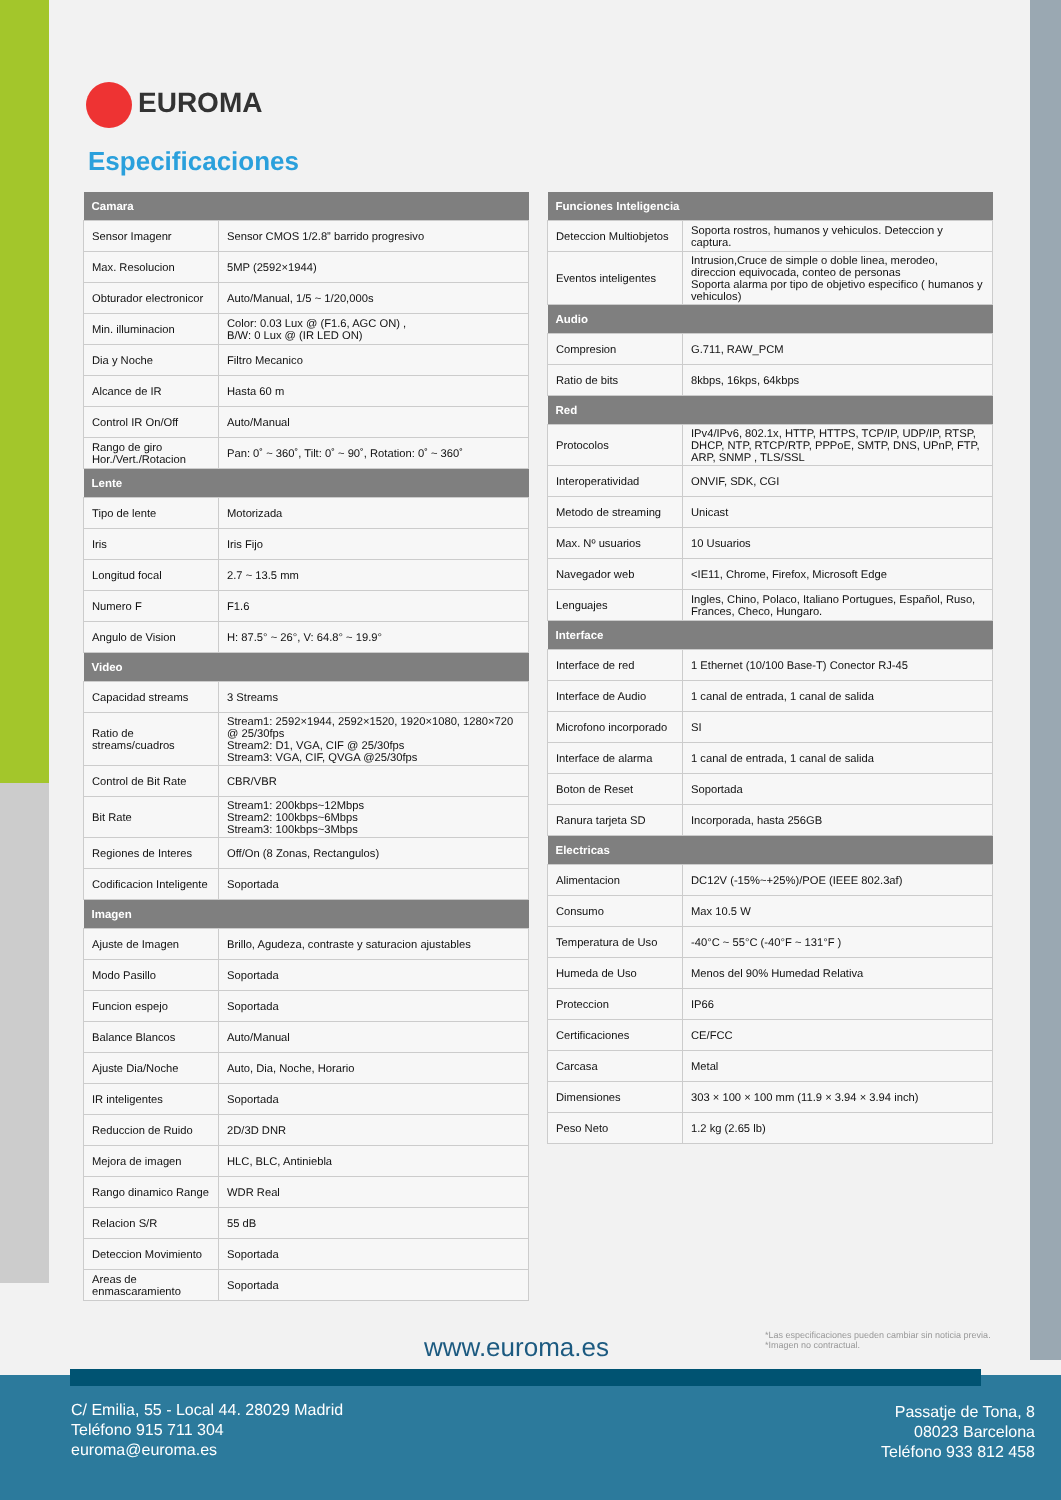EUROMA
Especificaciones
| Camara | |
| --- | --- |
| Sensor Imagenr | Sensor CMOS 1/2.8” barrido progresivo |
| Max. Resolucion | 5MP (2592×1944) |
| Obturador electronicor | Auto/Manual, 1/5 ~ 1/20,000s |
| Min. illuminacion | Color: 0.03 Lux @ (F1.6, AGC ON) , B/W: 0 Lux @ (IR LED ON) |
| Dia y Noche | Filtro Mecanico |
| Alcance de IR | Hasta 60 m |
| Control IR On/Off | Auto/Manual |
| Rango de giro Hor./Vert./Rotacion | Pan: 0˚ ~ 360˚, Tilt: 0˚ ~ 90˚, Rotation: 0˚ ~ 360˚ |
| Lente | |
| Tipo de lente | Motorizada |
| Iris | Iris Fijo |
| Longitud focal | 2.7 ~ 13.5 mm |
| Numero F | F1.6 |
| Angulo de Vision | H: 87.5° ~ 26°, V: 64.8° ~ 19.9° |
| Video | |
| Capacidad streams | 3 Streams |
| Ratio de streams/cuadros | Stream1: 2592×1944, 2592×1520, 1920×1080, 1280×720 @ 25/30fps Stream2: D1, VGA, CIF @ 25/30fps Stream3: VGA, CIF, QVGA @25/30fps |
| Control de Bit Rate | CBR/VBR |
| Bit Rate | Stream1: 200kbps~12Mbps Stream2: 100kbps~6Mbps Stream3: 100kbps~3Mbps |
| Regiones de Interes | Off/On (8 Zonas, Rectangulos) |
| Codificacion Inteligente | Soportada |
| Imagen | |
| Ajuste de Imagen | Brillo, Agudeza, contraste y saturacion ajustables |
| Modo Pasillo | Soportada |
| Funcion espejo | Soportada |
| Balance Blancos | Auto/Manual |
| Ajuste Dia/Noche | Auto, Dia, Noche, Horario |
| IR inteligentes | Soportada |
| Reduccion de Ruido | 2D/3D DNR |
| Mejora de imagen | HLC, BLC, Antiniebla |
| Rango dinamico Range | WDR Real |
| Relacion S/R | 55 dB |
| Deteccion Movimiento | Soportada |
| Areas de enmascaramiento | Soportada |
| Funciones Inteligencia | |
| --- | --- |
| Deteccion Multiobjetos | Soporta rostros, humanos y vehiculos. Deteccion y captura. |
| Eventos inteligentes | Intrusion,Cruce de simple o doble linea, merodeo, direccion equivocada, conteo de personas Soporta alarma por tipo de objetivo especifico ( humanos y vehiculos) |
| Audio | |
| Compresion | G.711, RAW_PCM |
| Ratio de bits | 8kbps, 16kps, 64kbps |
| Red | |
| Protocolos | IPv4/IPv6, 802.1x, HTTP, HTTPS, TCP/IP, UDP/IP, RTSP, DHCP, NTP, RTCP/RTP, PPPoE, SMTP, DNS, UPnP, FTP, ARP, SNMP , TLS/SSL |
| Interoperatividad | ONVIF, SDK, CGI |
| Metodo de streaming | Unicast |
| Max. Nº usuarios | 10 Usuarios |
| Navegador web | <IE11, Chrome, Firefox, Microsoft Edge |
| Lenguajes | Ingles, Chino, Polaco, Italiano Portugues, Español, Ruso, Frances, Checo, Hungaro. |
| Interface | |
| Interface de red | 1 Ethernet (10/100 Base-T) Conector RJ-45 |
| Interface de Audio | 1 canal de entrada, 1 canal de salida |
| Microfono incorporado | SI |
| Interface de alarma | 1 canal de entrada, 1 canal de salida |
| Boton de Reset | Soportada |
| Ranura tarjeta SD | Incorporada, hasta 256GB |
| Electricas | |
| Alimentacion | DC12V (-15%~+25%)/POE (IEEE 802.3af) |
| Consumo | Max 10.5 W |
| Temperatura de Uso | -40°C ~ 55°C (-40°F ~ 131°F ) |
| Humeda de Uso | Menos del 90% Humedad Relativa |
| Proteccion | IP66 |
| Certificaciones | CE/FCC |
| Carcasa | Metal |
| Dimensiones | 303 × 100 × 100 mm (11.9 × 3.94 × 3.94 inch) |
| Peso Neto | 1.2 kg (2.65 lb) |
*Las especificaciones pueden cambiar sin noticia previa.
*Imagen no contractual.
www.euroma.es
C/ Emilia, 55 - Local 44. 28029 Madrid
Teléfono 915 711 304
euroma@euroma.es
Passatje de Tona, 8
08023 Barcelona
Teléfono 933 812 458